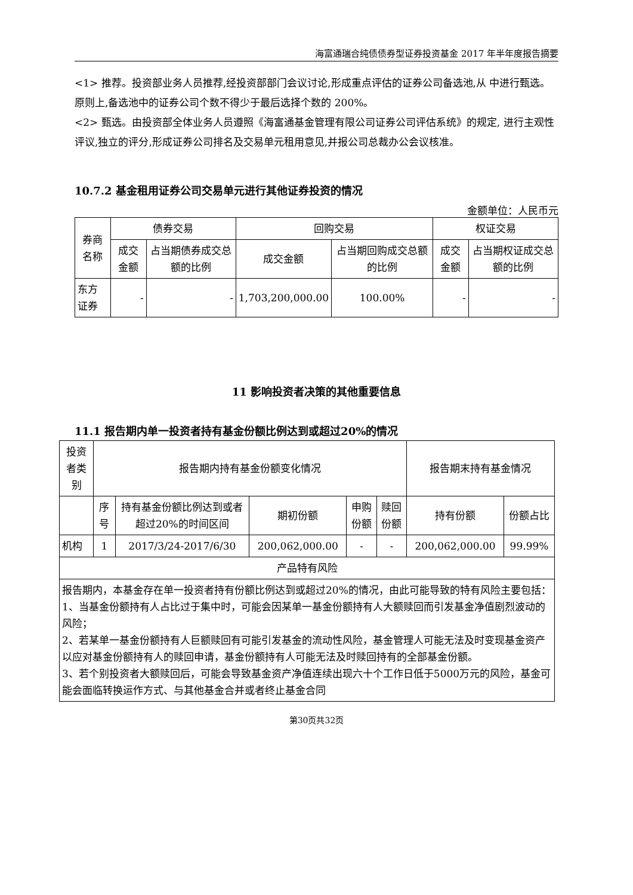海富通瑞合纯债债券型证券投资基金 2017 年半年度报告摘要
<1> 推荐。投资部业务人员推荐,经投资部部门会议讨论,形成重点评估的证券公司备选池,从 中进行甄选。原则上,备选池中的证券公司个数不得少于最后选择个数的 200%。
<2> 甄选。由投资部全体业务人员遵照《海富通基金管理有限公司证券公司评估系统》的规定, 进行主观性评议,独立的评分,形成证券公司排名及交易单元租用意见,并报公司总裁办公会议核准。
10.7.2 基金租用证券公司交易单元进行其他证券投资的情况
金额单位：人民币元
| 券商名称 | 债券交易 | | 回购交易 | | 权证交易 | |
| --- | --- | --- | --- | --- | --- | --- |
| | 成交金额 | 占当期债券成交总额的比例 | 成交金额 | 占当期回购成交总额的比例 | 成交金额 | 占当期权证成交总额的比例 |
| 东方证券 | - | - | 1,703,200,000.00 | 100.00% | - | - |
11 影响投资者决策的其他重要信息
11.1 报告期内单一投资者持有基金份额比例达到或超过20%的情况
| 投资者类别 | 报告期内持有基金份额变化情况 | | | | | 报告期末持有基金情况 | |
| --- | --- | --- | --- | --- | --- | --- | --- |
| | 序号 | 持有基金份额比例达到或者超过20%的时间区间 | 期初份额 | 申购份额 | 赎回份额 | 持有份额 | 份额占比 |
| 机构 | 1 | 2017/3/24-2017/6/30 | 200,062,000.00 | - | - | 200,062,000.00 | 99.99% |
| 产品特有风险 | | | | | | | |
| 报告期内，本基金存在单一投资者持有份额比例达到或超过20%的情况，由此可能导致的特有风险主要包括： 1、当基金份额持有人占比过于集中时，可能会因某单一基金份额持有人大额赎回而引发基金净值剧烈波动的风险； 2、若某单一基金份额持有人巨额赎回有可能引发基金的流动性风险，基金管理人可能无法及时变现基金资产以应对基金份额持有人的赎回申请，基金份额持有人可能无法及时赎回持有的全部基金份额。 3、若个别投资者大额赎回后，可能会导致基金资产净值连续出现六十个工作日低于5000万元的风险，基金可能会面临转换运作方式、与其他基金合并或者终止基金合同 | | | | | | | |
第30页共32页